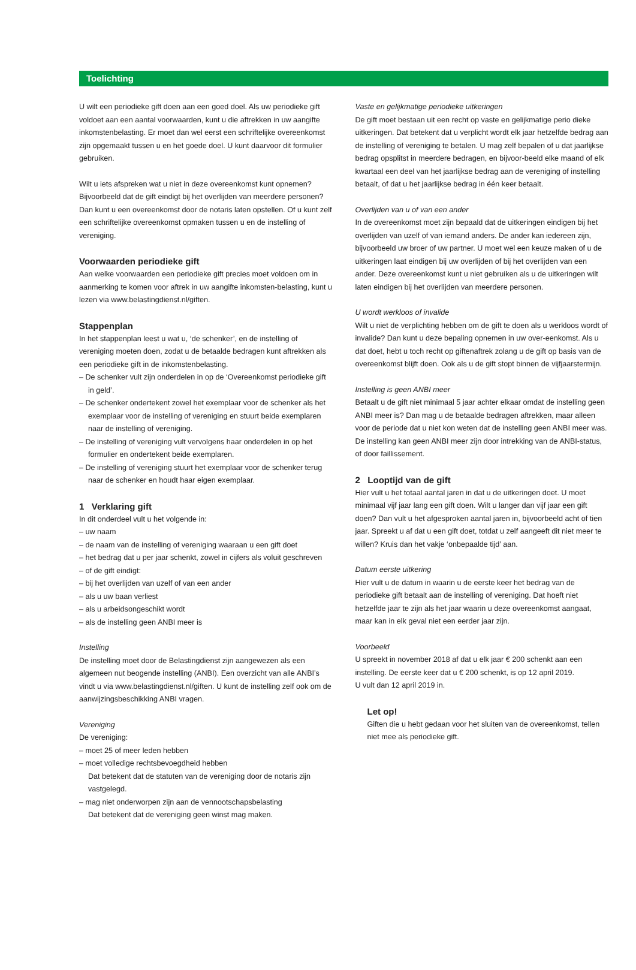Toelichting
U wilt een periodieke gift doen aan een goed doel. Als uw periodieke gift voldoet aan een aantal voorwaarden, kunt u die aftrekken in uw aangifte inkomstenbelasting. Er moet dan wel eerst een schriftelijke overeenkomst zijn opgemaakt tussen u en het goede doel. U kunt daarvoor dit formulier gebruiken.
Wilt u iets afspreken wat u niet in deze overeenkomst kunt opnemen? Bijvoorbeeld dat de gift eindigt bij het overlijden van meerdere personen? Dan kunt u een overeenkomst door de notaris laten opstellen. Of u kunt zelf een schriftelijke overeenkomst opmaken tussen u en de instelling of vereniging.
Voorwaarden periodieke gift
Aan welke voorwaarden een periodieke gift precies moet voldoen om in aanmerking te komen voor aftrek in uw aangifte inkomsten-belasting, kunt u lezen via www.belastingdienst.nl/giften.
Stappenplan
In het stappenplan leest u wat u, ‘de schenker’, en de instelling of vereniging moeten doen, zodat u de betaalde bedragen kunt aftrekken als een periodieke gift in de inkomstenbelasting.
– De schenker vult zijn onderdelen in op de ‘Overeenkomst periodieke gift in geld’.
– De schenker ondertekent zowel het exemplaar voor de schenker als het exemplaar voor de instelling of vereniging en stuurt beide exemplaren naar de instelling of vereniging.
– De instelling of vereniging vult vervolgens haar onderdelen in op het formulier en ondertekent beide exemplaren.
– De instelling of vereniging stuurt het exemplaar voor de schenker terug naar de schenker en houdt haar eigen exemplaar.
1 Verklaring gift
In dit onderdeel vult u het volgende in:
– uw naam
– de naam van de instelling of vereniging waaraan u een gift doet
– het bedrag dat u per jaar schenkt, zowel in cijfers als voluit geschreven
– of de gift eindigt:
– bij het overlijden van uzelf of van een ander
– als u uw baan verliest
– als u arbeidsongeschikt wordt
– als de instelling geen ANBI meer is
Instelling
De instelling moet door de Belastingdienst zijn aangewezen als een algemeen nut beogende instelling (ANBI). Een overzicht van alle ANBI’s vindt u via www.belastingdienst.nl/giften. U kunt de instelling zelf ook om de aanwijzingsbeschikking ANBI vragen.
Vereniging
De vereniging:
– moet 25 of meer leden hebben
– moet volledige rechtsbevoegdheid hebben
Dat betekent dat de statuten van de vereniging door de notaris zijn vastgelegd.
– mag niet onderworpen zijn aan de vennootschapsbelasting
Dat betekent dat de vereniging geen winst mag maken.
Vaste en gelijkmatige periodieke uitkeringen
De gift moet bestaan uit een recht op vaste en gelijkmatige perio dieke uitkeringen. Dat betekent dat u verplicht wordt elk jaar hetzelfde bedrag aan de instelling of vereniging te betalen. U mag zelf bepalen of u dat jaarlijkse bedrag opsplitst in meerdere bedragen, en bijvoor-beeld elke maand of elk kwartaal een deel van het jaarlijkse bedrag aan de vereniging of instelling betaalt, of dat u het jaarlijkse bedrag in één keer betaalt.
Overlijden van u of van een ander
In de overeenkomst moet zijn bepaald dat de uitkeringen eindigen bij het overlijden van uzelf of van iemand anders. De ander kan iedereen zijn, bijvoorbeeld uw broer of uw partner. U moet wel een keuze maken of u de uitkeringen laat eindigen bij uw overlijden of bij het overlijden van een ander. Deze overeenkomst kunt u niet gebruiken als u de uitkeringen wilt laten eindigen bij het overlijden van meerdere personen.
U wordt werkloos of invalide
Wilt u niet de verplichting hebben om de gift te doen als u werkloos wordt of invalide? Dan kunt u deze bepaling opnemen in uw over-eenkomst. Als u dat doet, hebt u toch recht op giftenaftrek zolang u de gift op basis van de overeenkomst blijft doen. Ook als u de gift stopt binnen de vijfjaarstermijn.
Instelling is geen ANBI meer
Betaalt u de gift niet minimaal 5 jaar achter elkaar omdat de instelling geen ANBI meer is? Dan mag u de betaalde bedragen aftrekken, maar alleen voor de periode dat u niet kon weten dat de instelling geen ANBI meer was. De instelling kan geen ANBI meer zijn door intrekking van de ANBI-status, of door faillissement.
2 Looptijd van de gift
Hier vult u het totaal aantal jaren in dat u de uitkeringen doet. U moet minimaal vijf jaar lang een gift doen. Wilt u langer dan vijf jaar een gift doen? Dan vult u het afgesproken aantal jaren in, bijvoorbeeld acht of tien jaar. Spreekt u af dat u een gift doet, totdat u zelf aangeeft dit niet meer te willen? Kruis dan het vakje ‘onbepaalde tijd’ aan.
Datum eerste uitkering
Hier vult u de datum in waarin u de eerste keer het bedrag van de periodieke gift betaalt aan de instelling of vereniging. Dat hoeft niet hetzelfde jaar te zijn als het jaar waarin u deze overeenkomst aangaat, maar kan in elk geval niet een eerder jaar zijn.
Voorbeeld
U spreekt in november 2018 af dat u elk jaar € 200 schenkt aan een instelling. De eerste keer dat u € 200 schenkt, is op 12 april 2019.
U vult dan 12 april 2019 in.
Let op!
Giften die u hebt gedaan voor het sluiten van de overeenkomst, tellen niet mee als periodieke gift.